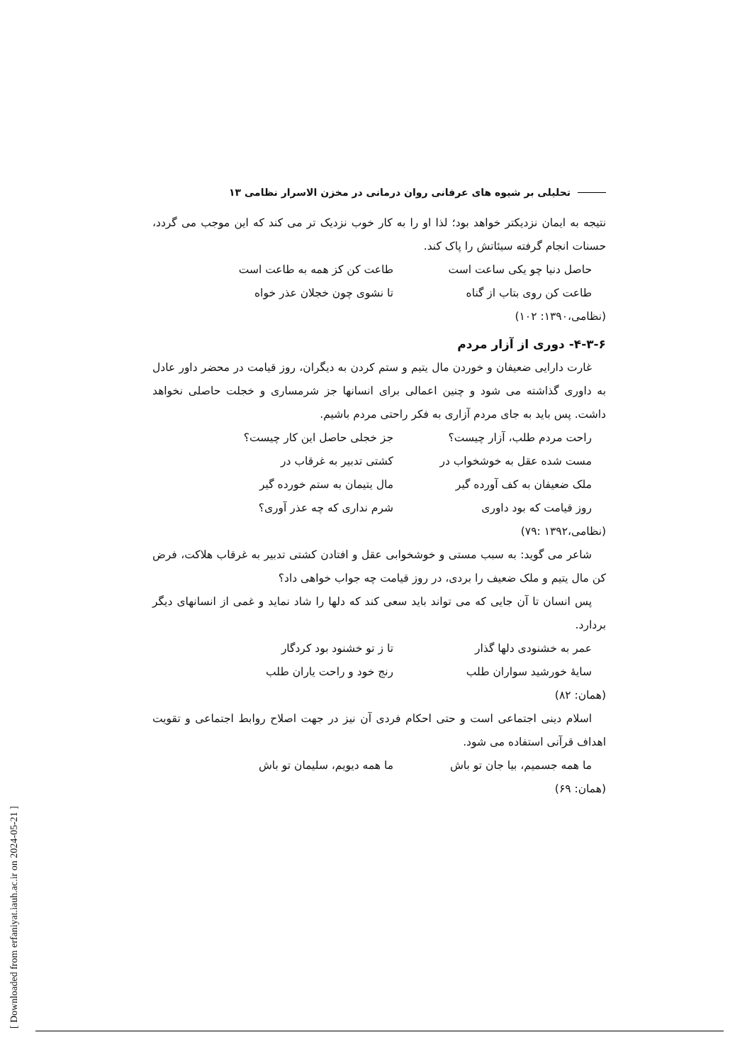تحلیلی بر شیوه های عرفانی روان درمانی در مخزن الاسرار نظامی ۱۳
نتیجه به ایمان نزدیکتر خواهد بود؛ لذا او را به کار خوب نزدیک تر می کند که این موجب می گردد، حسنات انجام گرفته سیئاتش را پاک کند.
حاصل دنیا چو یکی ساعت است طاعت کن کز همه به طاعت است
طاعت کن روی بتاب از گناه تا نشوی چون خجلان عذر خواه
(نظامی،۱۳۹۰: ۱۰۲)
۴-۳-۶- دوری از آزار مردم
غارت دارایی ضعیفان و خوردن مال یتیم و ستم کردن به دیگران، روز قیامت در محضر داور عادل به داوری گذاشته می شود و چنین اعمالی برای انسانها جز شرمساری و خجلت حاصلی نخواهد داشت. پس باید به جای مردم آزاری به فکر راحتی مردم باشیم.
راحت مردم طلب، آزار چیست؟ جز خجلی حاصل این کار چیست؟
مست شده عقل به خوشخواب در کشتی تدبیر به غرقاب در
ملک ضعیفان به کف آورده گیر مال یتیمان به ستم خورده گیر
روز قیامت که بود داوری شرم نداری که چه عذر آوری؟
(نظامی،۱۳۹۲ :۷۹)
شاعر می گوید: به سبب مستی و خوشخوابی عقل و افتادن کشتی تدبیر به غرقاب هلاکت، فرض کن مال یتیم و ملک ضعیف را بردی، در روز قیامت چه جواب خواهی داد؟
پس انسان تا آن جایی که می تواند باید سعی کند که دلها را شاد نماید و غمی از انسانهای دیگر بردارد.
عمر به خشنودی دلها گذار تا ز تو خشنود بود کردگار
سایهٔ خورشید سواران طلب رنج خود و راحت یاران طلب
(همان: ۸۲)
اسلام دینی اجتماعی است و حتی احکام فردی آن نیز در جهت اصلاح روابط اجتماعی و تقویت اهداف قرآنی استفاده می شود.
ما همه جسمیم، بیا جان تو باش ما همه دیویم، سلیمان تو باش
(همان: ۶۹)
[ Downloaded from erfaniyat.iauh.ac.ir on 2024-05-21 ]